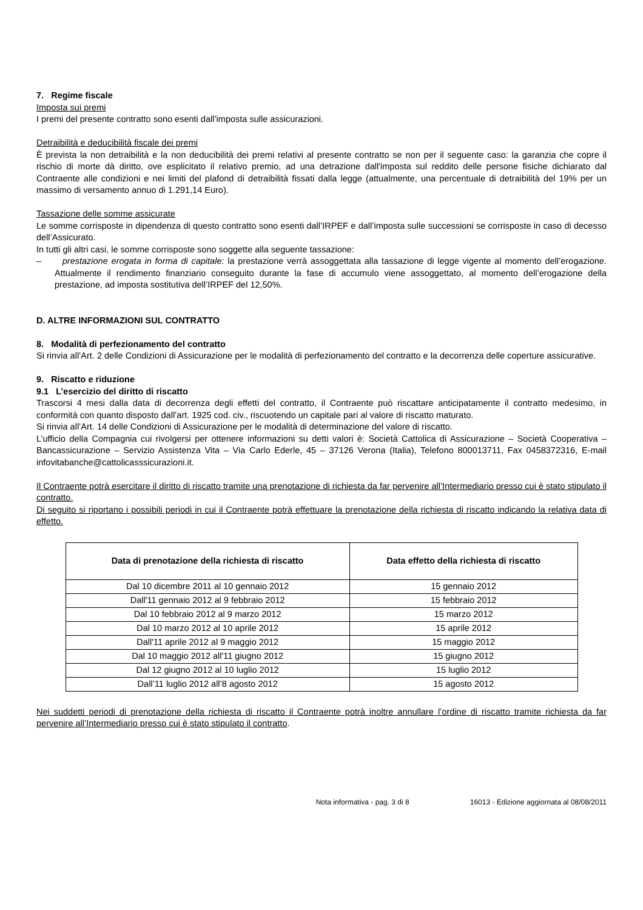7. Regime fiscale
Imposta sui premi
I premi del presente contratto sono esenti dall’imposta sulle assicurazioni.
Detraibilità e deducibilità fiscale dei premi
È prevista la non detraibilità e la non deducibilità dei premi relativi al presente contratto se non per il seguente caso: la garanzia che copre il rischio di morte dà diritto, ove esplicitato il relativo premio, ad una detrazione dall'imposta sul reddito delle persone fisiche dichiarato dal Contraente alle condizioni e nei limiti del plafond di detraibilità fissati dalla legge (attualmente, una percentuale di detraibilità del 19% per un massimo di versamento annuo di 1.291,14 Euro).
Tassazione delle somme assicurate
Le somme corrisposte in dipendenza di questo contratto sono esenti dall’IRPEF e dall’imposta sulle successioni se corrisposte in caso di decesso dell’Assicurato.
In tutti gli altri casi, le somme corrisposte sono soggette alla seguente tassazione:
– prestazione erogata in forma di capitale: la prestazione verrà assoggettata alla tassazione di legge vigente al momento dell’erogazione. Attualmente il rendimento finanziario conseguito durante la fase di accumulo viene assoggettato, al momento dell’erogazione della prestazione, ad imposta sostitutiva dell’IRPEF del 12,50%.
D. ALTRE INFORMAZIONI SUL CONTRATTO
8. Modalità di perfezionamento del contratto
Si rinvia all’Art. 2 delle Condizioni di Assicurazione per le modalità di perfezionamento del contratto e la decorrenza delle coperture assicurative.
9. Riscatto e riduzione
9.1 L’esercizio del diritto di riscatto
Trascorsi 4 mesi dalla data di decorrenza degli effetti del contratto, il Contraente può riscattare anticipatamente il contratto medesimo, in conformità con quanto disposto dall’art. 1925 cod. civ., riscuotendo un capitale pari al valore di riscatto maturato.
Si rinvia all’Art. 14 delle Condizioni di Assicurazione per le modalità di determinazione del valore di riscatto.
L’ufficio della Compagnia cui rivolgersi per ottenere informazioni su detti valori è: Società Cattolica di Assicurazione – Società Cooperativa – Bancassicurazione – Servizio Assistenza Vita – Via Carlo Ederle, 45 – 37126 Verona (Italia), Telefono 800013711, Fax 0458372316, E-mail infovitabanche@cattolicasssicurazioni.it.
Il Contraente potrà esercitare il diritto di riscatto tramite una prenotazione di richiesta da far pervenire all’Intermediario presso cui è stato stipulato il contratto.
Di seguito si riportano i possibili periodi in cui il Contraente potrà effettuare la prenotazione della richiesta di riscatto indicando la relativa data di effetto.
| Data di prenotazione della richiesta di riscatto | Data effetto della richiesta di riscatto |
| --- | --- |
| Dal 10 dicembre 2011 al 10 gennaio 2012 | 15 gennaio 2012 |
| Dall'11 gennaio 2012 al 9 febbraio 2012 | 15 febbraio 2012 |
| Dal 10 febbraio 2012 al 9 marzo 2012 | 15 marzo 2012 |
| Dal 10 marzo 2012 al 10 aprile 2012 | 15 aprile 2012 |
| Dall'11 aprile 2012 al 9 maggio 2012 | 15 maggio 2012 |
| Dal 10 maggio 2012 all'11 giugno 2012 | 15 giugno 2012 |
| Dal 12 giugno 2012 al 10 luglio 2012 | 15 luglio 2012 |
| Dall’11 luglio 2012 all’8 agosto 2012 | 15 agosto 2012 |
Nei suddetti periodi di prenotazione della richiesta di riscatto il Contraente potrà inoltre annullare l’ordine di riscatto tramite richiesta da far pervenire all’Intermediario presso cui è stato stipulato il contratto.
Nota informativa - pag. 3 di 8 16013 - Edizione aggiornata al 08/08/2011